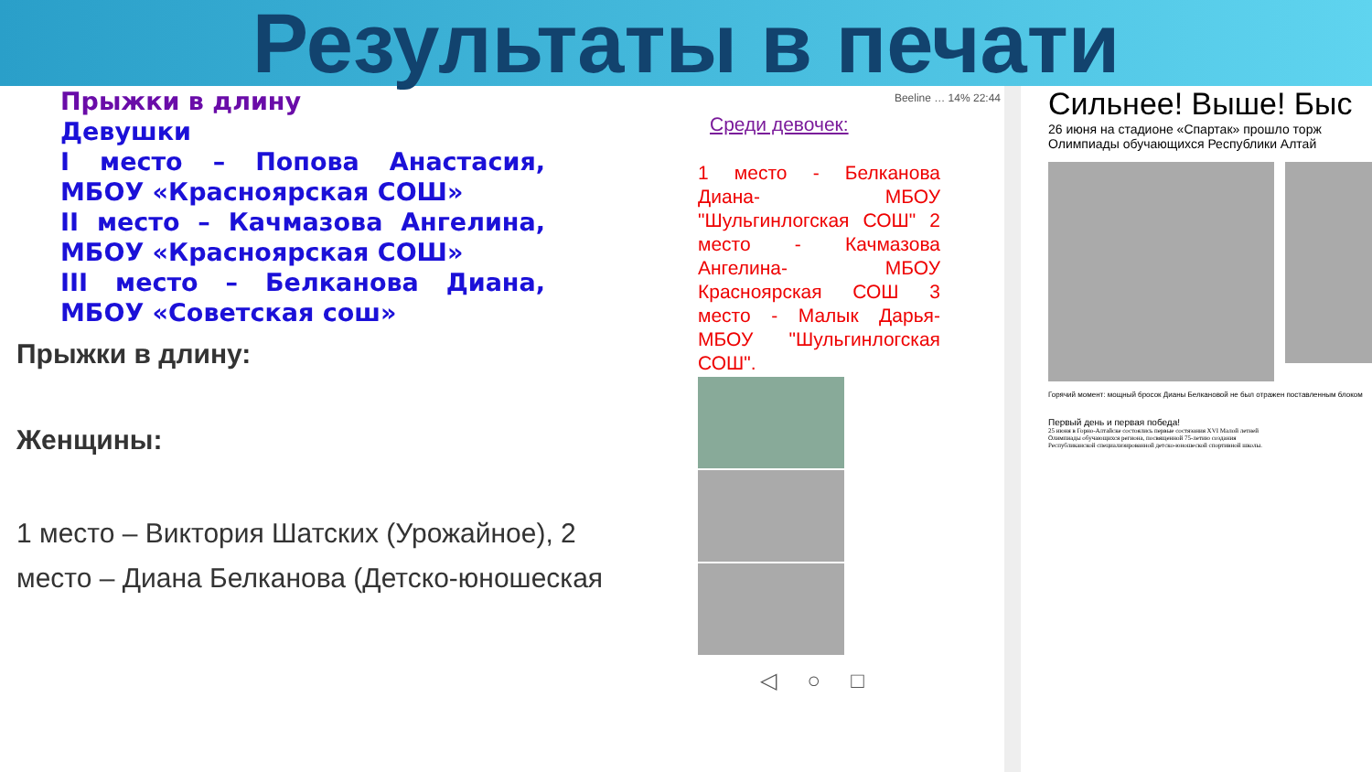Результаты в печати
Прыжки в длину
Девушки
I место – Попова Анастасия, МБОУ «Красноярская СОШ»
II место – Качмазова Ангелина, МБОУ «Красноярская СОШ»
III место – Белканова Диана, МБОУ «Советская сош»
Прыжки в длину:
Женщины:
1 место – Виктория Шатских (Урожайное), 2 место – Диана Белканова (Детско-юношеская
Beeline … 14% 22:44
Среди девочек:
1 место - Белканова Диана- МБОУ "Шульгинлогская СОШ" 2 место - Качмазова Ангелина- МБОУ Красноярская СОШ 3 место - Малык Дарья- МБОУ "Шульгинлогская СОШ".
◁ ○ □
Сильнее! Выше! Быс
26 июня на стадионе «Спартак» прошло торж
Олимпиады обучающихся Республики Алтай
Горячий момент: мощный бросок Дианы Белкановой не был отражен поставленным блоком
Первый день и первая победа!
25 июня в Горно-Алтайске состоялись первые состязания XVI Малой летней Олимпиады обучающихся региона, посвященной 75-летию создания Республиканской специализированной детско-юношеской спортивной школы.